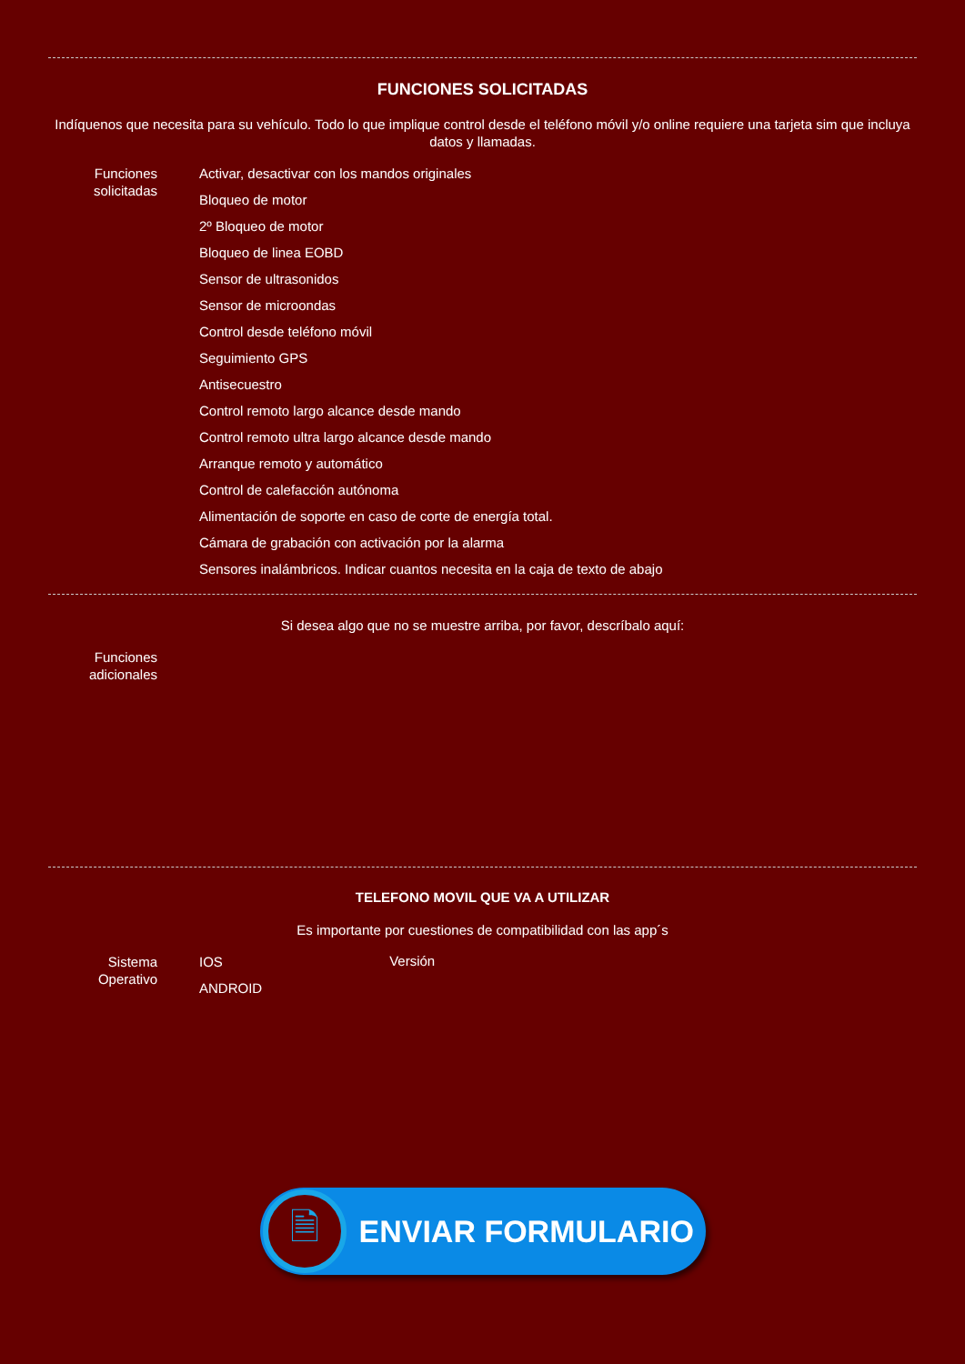FUNCIONES SOLICITADAS
Indíquenos que necesita para su vehículo. Todo lo que implique control desde el teléfono móvil y/o online requiere una tarjeta sim que incluya datos y llamadas.
Funciones solicitadas
Activar, desactivar con los mandos originales
Bloqueo de motor
2º Bloqueo de motor
Bloqueo de linea EOBD
Sensor de ultrasonidos
Sensor de microondas
Control desde teléfono móvil
Seguimiento GPS
Antisecuestro
Control remoto largo alcance desde mando
Control remoto ultra largo alcance desde mando
Arranque remoto y automático
Control de calefacción autónoma
Alimentación de soporte en caso de corte de energía total.
Cámara de grabación con activación por la alarma
Sensores inalámbricos. Indicar cuantos necesita en la caja de texto de abajo
Si desea algo que no se muestre arriba, por favor, descríbalo aquí:
Funciones adicionales
TELEFONO MOVIL QUE VA A UTILIZAR
Es importante por cuestiones de compatibilidad con las app´s
Sistema Operativo
IOS
ANDROID
Versión
🗎
ENVIAR FORMULARIO